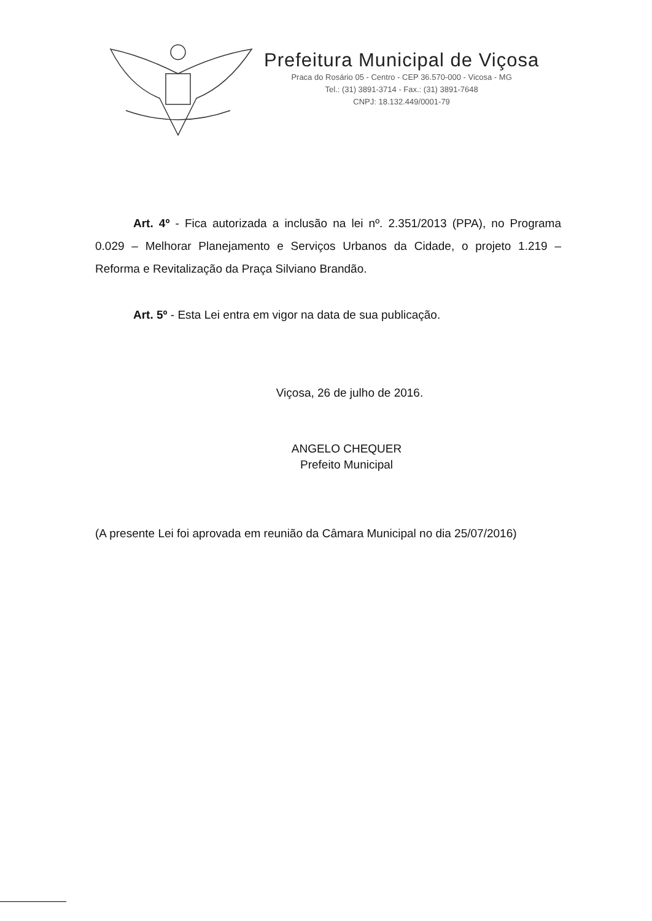Prefeitura Municipal de Viçosa
Praca do Rosário 05 - Centro - CEP 36.570-000 - Vicosa - MG
Tel.: (31) 3891-3714 - Fax.: (31) 3891-7648
CNPJ: 18.132.449/0001-79
Art. 4º - Fica autorizada a inclusão na lei nº. 2.351/2013 (PPA), no Programa 0.029 – Melhorar Planejamento e Serviços Urbanos da Cidade, o projeto 1.219 – Reforma e Revitalização da Praça Silviano Brandão.
Art. 5º - Esta Lei entra em vigor na data de sua publicação.
Viçosa, 26 de julho de 2016.
ANGELO CHEQUER
Prefeito Municipal
(A presente Lei foi aprovada em reunião da Câmara Municipal no dia 25/07/2016)